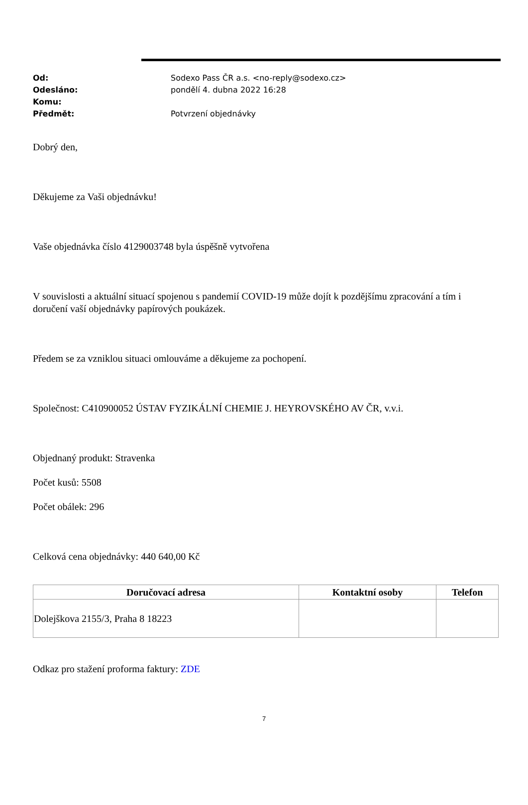Od: Sodexo Pass ČR a.s. <no-reply@sodexo.cz>
Odesláno: pondělí 4. dubna 2022 16:28
Komu:
Předmět: Potvrzení objednávky
Dobrý den,
Děkujeme za Vaši objednávku!
Vaše objednávka číslo 4129003748 byla úspěšně vytvořena
V souvislosti a aktuální situací spojenou s pandemií COVID-19 může dojít k pozdějšímu zpracování a tím i doručení vaší objednávky papírových poukázek.
Předem se za vzniklou situaci omlouváme a děkujeme za pochopení.
Společnost: C410900052 ÚSTAV FYZIKÁLNÍ CHEMIE J. HEYROVSKÉHO AV ČR, v.v.i.
Objednaný produkt: Stravenka
Počet kusů: 5508
Počet obálek: 296
Celková cena objednávky: 440 640,00 Kč
| Doručovací adresa | Kontaktní osoby | Telefon |
| --- | --- | --- |
| Dolejškova 2155/3, Praha 8 18223 | | |
Odkaz pro stažení proforma faktury: ZDE
7